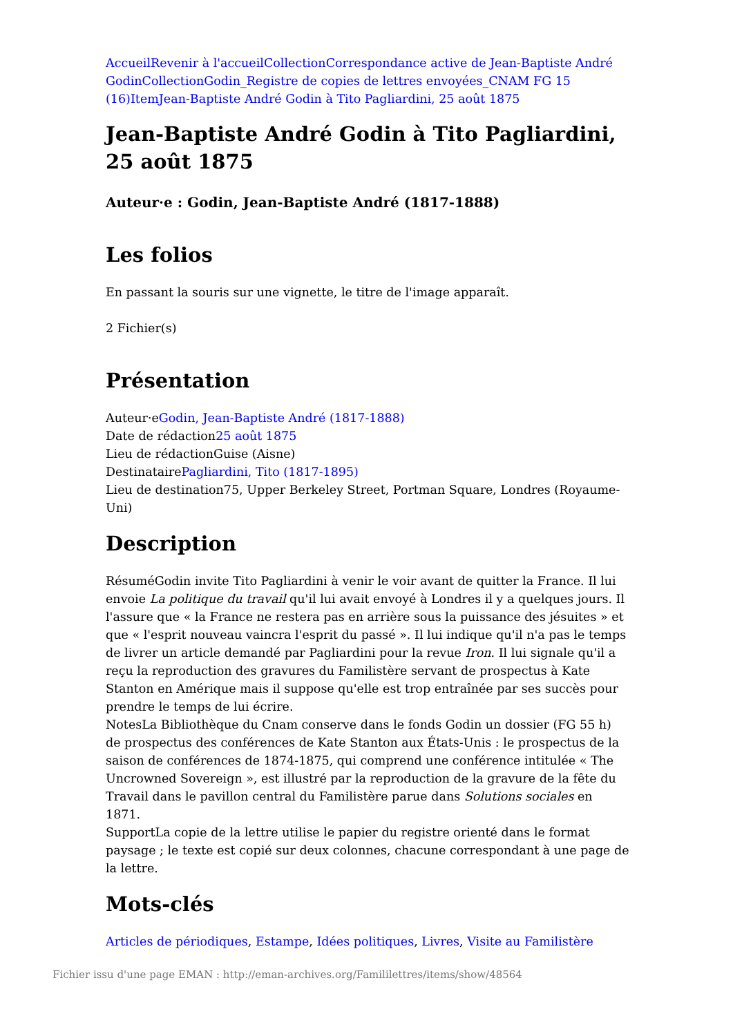Accueil Revenir à l'accueil Collection Correspondance active de Jean-Baptiste André Godin Collection Godin_Registre de copies de lettres envoyées_CNAM FG 15 (16) Item Jean-Baptiste André Godin à Tito Pagliardini, 25 août 1875
Jean-Baptiste André Godin à Tito Pagliardini, 25 août 1875
Auteur·e : Godin, Jean-Baptiste André (1817-1888)
Les folios
En passant la souris sur une vignette, le titre de l'image apparaît.
2 Fichier(s)
Présentation
Auteur·eGodin, Jean-Baptiste André (1817-1888)
Date de rédaction25 août 1875
Lieu de rédactionGuise (Aisne)
DestinatairePagliardini, Tito (1817-1895)
Lieu de destination75, Upper Berkeley Street, Portman Square, Londres (Royaume-Uni)
Description
RésuméGodin invite Tito Pagliardini à venir le voir avant de quitter la France. Il lui envoie La politique du travail qu'il lui avait envoyé à Londres il y a quelques jours. Il l'assure que « la France ne restera pas en arrière sous la puissance des jésuites » et que « l'esprit nouveau vaincra l'esprit du passé ». Il lui indique qu'il n'a pas le temps de livrer un article demandé par Pagliardini pour la revue Iron. Il lui signale qu'il a reçu la reproduction des gravures du Familistère servant de prospectus à Kate Stanton en Amérique mais il suppose qu'elle est trop entraînée par ses succès pour prendre le temps de lui écrire.
NotesLa Bibliothèque du Cnam conserve dans le fonds Godin un dossier (FG 55 h) de prospectus des conférences de Kate Stanton aux États-Unis : le prospectus de la saison de conférences de 1874-1875, qui comprend une conférence intitulée « The Uncrowned Sovereign », est illustré par la reproduction de la gravure de la fête du Travail dans le pavillon central du Familistère parue dans Solutions sociales en 1871.
SupportLa copie de la lettre utilise le papier du registre orienté dans le format paysage ; le texte est copié sur deux colonnes, chacune correspondant à une page de la lettre.
Mots-clés
Articles de périodiques, Estampe, Idées politiques, Livres, Visite au Familistère
Fichier issu d'une page EMAN : http://eman-archives.org/Famililettres/items/show/48564